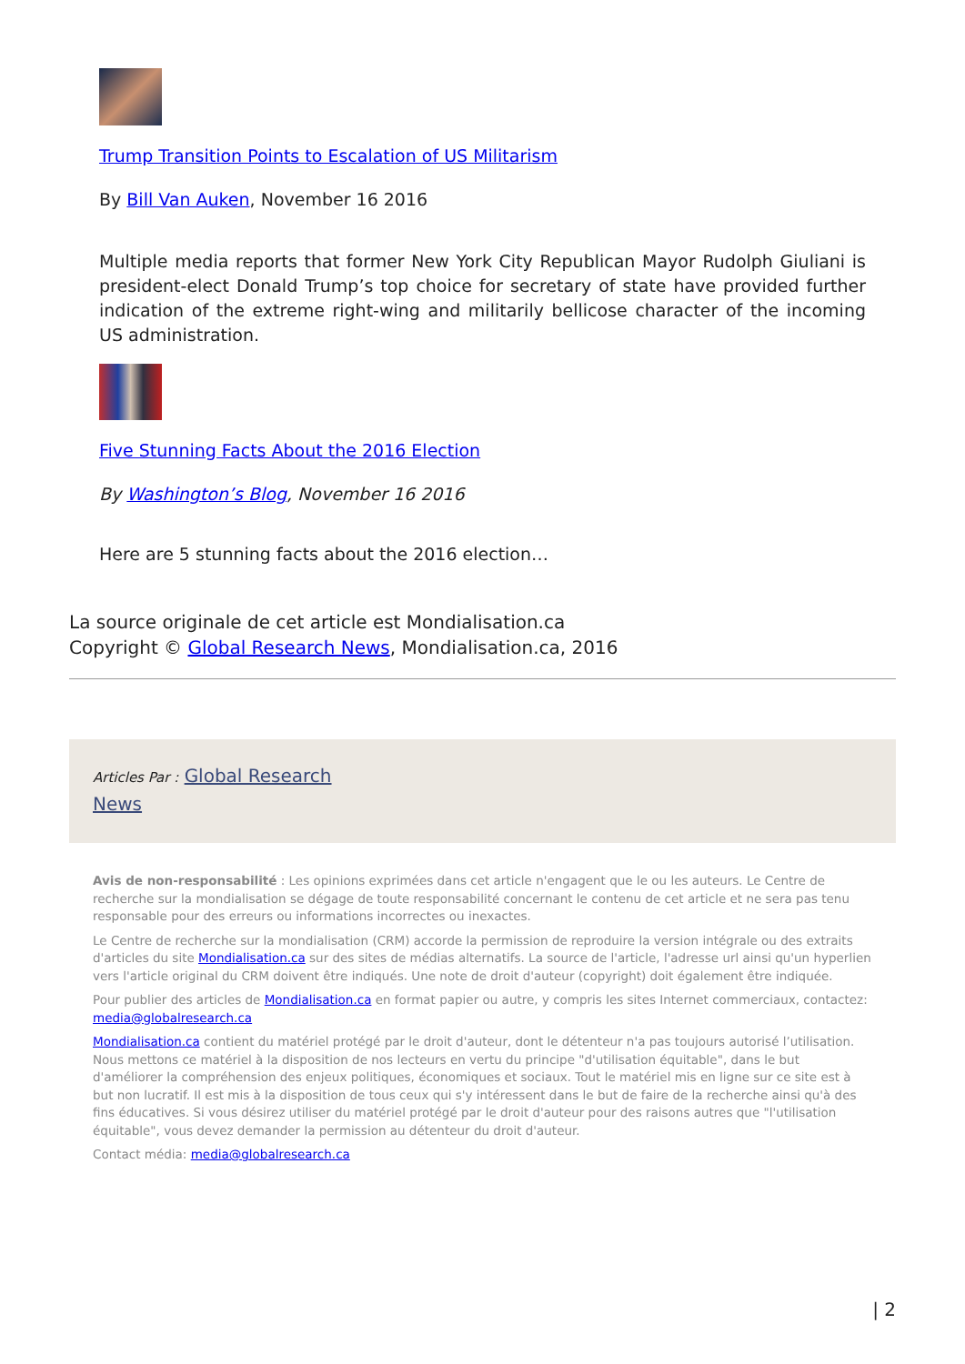Trump Transition Points to Escalation of US Militarism
By Bill Van Auken, November 16 2016
Multiple media reports that former New York City Republican Mayor Rudolph Giuliani is president-elect Donald Trump’s top choice for secretary of state have provided further indication of the extreme right-wing and militarily bellicose character of the incoming US administration.
Five Stunning Facts About the 2016 Election
By Washington’s Blog, November 16 2016
Here are 5 stunning facts about the 2016 election…
La source originale de cet article est Mondialisation.ca
Copyright © Global Research News, Mondialisation.ca, 2016
Articles Par : Global Research
News
Avis de non-responsabilité : Les opinions exprimées dans cet article n'engagent que le ou les auteurs. Le Centre de recherche sur la mondialisation se dégage de toute responsabilité concernant le contenu de cet article et ne sera pas tenu responsable pour des erreurs ou informations incorrectes ou inexactes.
Le Centre de recherche sur la mondialisation (CRM) accorde la permission de reproduire la version intégrale ou des extraits d'articles du site Mondialisation.ca sur des sites de médias alternatifs. La source de l'article, l'adresse url ainsi qu'un hyperlien vers l'article original du CRM doivent être indiqués. Une note de droit d'auteur (copyright) doit également être indiquée.
Pour publier des articles de Mondialisation.ca en format papier ou autre, y compris les sites Internet commerciaux, contactez: media@globalresearch.ca
Mondialisation.ca contient du matériel protégé par le droit d'auteur, dont le détenteur n'a pas toujours autorisé l’utilisation. Nous mettons ce matériel à la disposition de nos lecteurs en vertu du principe "d'utilisation équitable", dans le but d'améliorer la compréhension des enjeux politiques, économiques et sociaux. Tout le matériel mis en ligne sur ce site est à but non lucratif. Il est mis à la disposition de tous ceux qui s'y intéressent dans le but de faire de la recherche ainsi qu'à des fins éducatives. Si vous désirez utiliser du matériel protégé par le droit d'auteur pour des raisons autres que "l'utilisation équitable", vous devez demander la permission au détenteur du droit d'auteur.
Contact média: media@globalresearch.ca
| 2